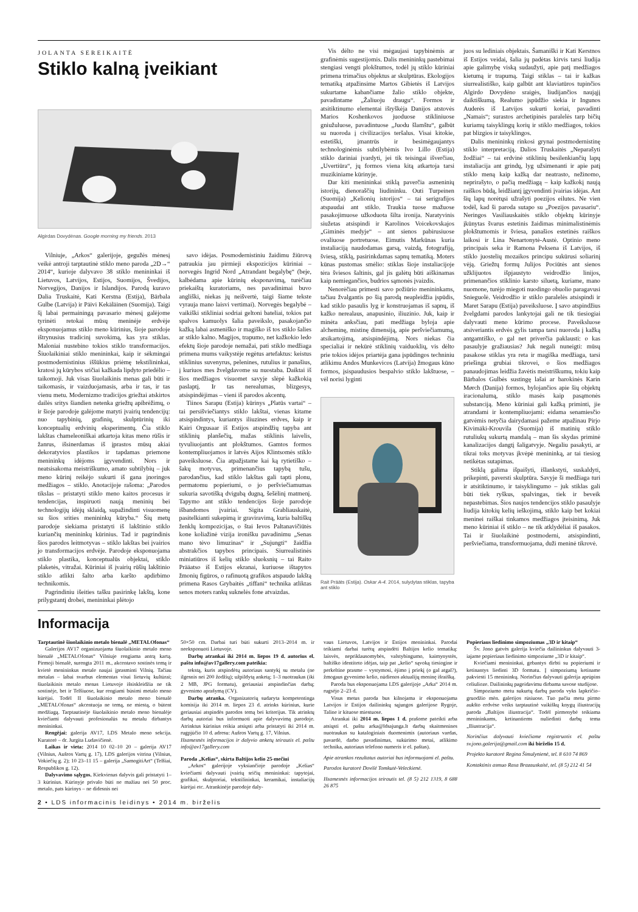JOLANTA SEREIKAITĖ
Stiklo kalną įveikiant
Algirdas Dovydėnas. Google morning my friends. 2013
Vilniuje, „Arkos“ galerijoje, gegužės mėnesį veikė antroji tarptautinė stiklo meno paroda „2D→“ 2014“, kurioje dalyvavo 38 stiklo menininkai iš Lietuvos, Latvijos, Estijos, Suomijos, Švedijos, Norvegijos, Danijos ir Islandijos. Parodą kuravo Dalia Truskaitė, Kati Kerstna (Estija), Bārbala Gulbe (Latvija) ir Päivi Kekäläinen (Suomija). Taigi šį labai permainingą pavasario mėnesį galėjome tyrinėti retokai mūsų meninėje erdvėje eksponuojamus stiklo meno kūrinius, šioje parodoje ištrynusius tradicinį suvokimą, kas yra stiklas. Maloniai nustebino tokios stiklo transformacijos. Šiuolaikiniai stiklo menininkai, kaip ir sėkmingai postmodernistinius iššūkius priėmę tekstilininkai, kratosi jų kūrybos sričiai kažkada lipdyto priedėlio – taikomoji. Juk visas šiuolaikinis menas gali būti ir taikomasis, ir vaizduojamasis, arba ir tas, ir tas vienu metu. Modernizmo tradicijos griežtai atskirtos dailės sritys šiandien netenka griežtų apibrėžimų, o ir šioje parodoje galėjome matyti įvairių tendencijų: nuo tapybinių, grafinių, skulptūrinių iki konceptualių erdvinių eksperimentų. Čia stiklo lakštas chameleoniškai atkartoja kitas meno rūšis ir žanrus, išsinerdamas iš įprastos mūsų akiai dekoratyvios plastikos ir tapdamas priemone menininkų idėjoms įgyvendinti. Nors ir neatsisakoma meistriškumo, amato subtilybių – juk meno kūrinį reikėjo sukurti iš gana įnoringos medžiagos – stiklo. Anotacijoje rašoma: „Parodos tikslas – pristatyti stiklo meno kaitos procesus ir tendencijas, inspiruoti naują meninių bei technologijų idėjų sklaidą, supažindinti visuomenę su šios srities menininkų kūryba.“ Šių metų parodoje siekiama pristatyti iš lakštinio stiklo kuriančių menininkų kūrinius. Tad ir pagrindinis šios parodos leitmotyvas – stiklo lakštas bei įvairios jo transformacijos erdvėje. Parodoje eksponuojama stiklo plastika, konceptualūs objektai, stiklo plaketės, vitražai. Kūriniai iš įvairių rūšių lakštinio stiklo atlikti šalto arba karšto apdirbimo technikomis.
Pagrindiniu išeities tašku pasirinkę lakštą, kone prilygstantį drobei, menininkai plėtojo
savo idėjas. Posmodernistiniu žaidimu žiūrovą patraukia jau pirmieji ekspozicijos kūriniai – norvegės Ingrid Nord „Atrandant begalybę“ (beje, kalbėdama apie kūrinių eksponavimą, turėčiau priekaištą kuratoriams, nes pavadinimai buvo angliški, niekas jų neišvertė, taigi šiame tekste vyrauja mano laisvi vertimai). Norvegės begalybė – vaikiški stikliniai sodriai geltoni bateliai, tokios pat spalvos kamuolys šalia paveikslo, pasakojančio kažką labai asmeniško ir magiško iš tos stiklo šalies ar stiklo kalno. Magijos, trapumo, net kažkokio ledo efektų šioje parodoje nemažai, pati stiklo medžiaga primena mums vaikystėje regėtus artefaktus: keistus stiklinius suvenyrus, pelenines, rutulius ir panašius, į kuriuos mes žvelgdavome su nuostaba. Daiktai iš šios medžiagos visuomet savyje slėpė kažkokią paslaptį. Ir tas nerealumas, blizgesys, atsispindėjimas – vieni iš parodos akcentų.
Tiinos Sarapu (Estija) kūrinys „Platūs vartai“ – tai persišviečiantys stiklo lakštai, vienas kitame atsispindintys, kuriantys iliuzines erdves, kaip ir Kairi Orgusaar iš Estijos atspindžių tapyba ant stiklinių planšečių, mažas stiklinis laivelis, tyvuliuojantis ant plokštumos. Gamtos formos kontempliuojamos ir latvės Aijos Klintsomės stiklo paveiksluose. Čia atpažįstame kai ką rytietiško – šakų motyvus, primenančius tapybą tušu, parodančius, kad stiklo lakštas gali tapti plonu, permatomu popieriumi, o jo peršviečiamumas sukuria savotišką dvigubą dugną, šešėlinį matmenį. Tapymo ant stiklo tendencijos šioje parodoje išbandomos įvairiai. Sigita Grabliauskaitė, pasitelkianti sukepimą ir graviravimą, kuria baltiškų ženklų kompozicijas, o štai Ievos Paltanavičiūtės kone koliažinė vizija ironišku pavadinimu „Senas mano tėvo limuzinas“ ir „Sujungti“ žaidžia abstrakčios tapybos principais. Siurrealistinės miniatiūros iš kelių stiklo sluoksnių – tai Raito Prääatso iš Estijos ekranai, kuriuose ištapytos žmonių figūros, o rafinuotą grafikos atspaudo lakštą primena Rasos Grybaitės „tiffani“ technika atliktas senos moters rankų suknelės fone atvaizdas.
Vis dėlto ne visi mėgaujasi tapybinėmis ar grafinėmis sugestijomis. Dalis menininkų pastebimai stengiasi vengti plokštumos, todėl jų stiklo kūriniai primena trimačius objektus ar skulptūras. Ekologijos tematiką atpažinsime Martos Gibietės iš Latvijos sukurtame kabančiame žalio stiklo objekte, pavadintame „Žaliuoju draugu“. Formos ir atsitiktinumo elementai išryškėja Danijos atstovės Marios Koshenkovos juoduose stikliniuose gniužuluose, pavadintuose „Juodu šlamštu“, galbūt su nuoroda į civilizacijos teršalus. Visai kitokie, estetiški, įmantrūs ir besimėgaujantys technologinėmis subtilybėmis Ivo Lillo (Estija) stiklo dariniai įvardyti, jei tik teisingai išverčiau, „Uvertiūra“, jų formos viena kitą atkartoja tarsi muzikiniame kūrinyje.
Dar kiti menininkai stiklą paverčia asmeninių istorijų, dienoraščių liudininku. Outi Turpeinen (Suomija) „Kelionių istorijos“ – tai serigrafijos atspaudai ant stiklo. Traukia tuose mažuose pasakojimuose užkoduota šilta ironija. Naratyvinis siužetas atsispindi ir Karolinos Voicekovskajos „Giminės medyje“ – ant sienos pabirusiuose ovaliuose portretuose. Eimutis Markūnas kuria instaliaciją naudodamas garsą, vaizdą, fotografiją, šviesą, stiklą, pasirinkdamas sapnų tematiką. Moters kūnas pustomas smėlio: stiklas šioje instaliacijoje tėra šviesos šaltinis, gal jis galėtų būti aiškinamas kaip nemiegančios, budrios sąmonės įvaizdis.
Nenorėčiau primesti savo požiūrio menininkams, tačiau žvalgantis po šią parodą neapleidžia įspūdis, kad stiklo pasaulis lyg ir konstruojamas iš sapnų, iš kažko nerealaus, anapusinio, iliuzinio. Juk, kaip ir minėta anksčiau, pati medžiaga byloja apie alcheminę, mistinę dimensiją, apie peršviečiamumą, atsikartojimą, atsispindėjimą. Nors niekas čia specialiai ir nekūrė stiklinių vaiduoklių, vis dėlto prie tokios idėjos priartėja gana įspūdingos techniniu atlikimu Andos Munkevicos (Latvija) žmogaus kūno formos, įsispaudusios bespalvio stiklo lakštuose, – vėl norisi lyginti
Rait Prääts (Estija). Oskar A-4. 2014, sulydytas stiklas, tapyba ant stiklo
juos su lediniais objektais. Šamaniški ir Kati Kerstnos iš Estijos veidai, šalia jų padėtas kirvis tarsi liudija apie galimybę viską sudaužyti, apie patį medžiagos kietumą ir trapumą. Taigi stiklas – tai ir kažkas siurrealistiško, kaip galbūt ant klaviatūros tupinčios Algirdo Dovydėno sraigės, liudijančios naująjį daiktiškumą. Realumo įspūdžio siekia ir Ingunos Auderės iš Latvijos sukurti koriai, pavadinti „Namais“; surastos archetipinės paralelės tarp bičių kuriamų taisyklingų korių ir stiklo medžiagos, tokios pat blizgios ir taisyklingos.
Dalis menininkų rinkosi grynai postmodernistinę stiklo interpretaciją. Dalios Truskaitės „Neparašyti žodžiai“ – tai erdvinė stiklinių besilenkiančių lapų instaliacija ant grindų, lyg užsimenanti ir apie patį stiklo meną kaip kažką dar neatrasto, nežinomo, neprirašyto, o pačią medžiagą – kaip kažkokį naują raiškos būdą, leidžiantį įgyvendinti įvairias idėjas. Ant šių lapų norėtųsi užrašyti poezijos eilutes. Ne vien todėl, kad ši paroda sutapo su „Poezijos pavasariu“. Neringos Vasiliauskaitės stiklo objektų kūrinyje įkūnytas švarus estetinis žaidimas minimalistinėmis plokštumomis ir šviesa, panašios estetinės raiškos laikosi ir Lina Nenartonytė-Austė. Optinio meno principais seka ir Ramona Peksena iš Latvijos, iš stiklo juostelių mozaikos principu sukūrusi soliarinį vėją. Griežtų formų Julijos Pociūtės ant sienos užklijuotos išpjaustyto veidrodžio linijos, primenančios stiklinio karsto siluetą, kuriame, mano nuomone, turėjo miegoti nuodingo obuolio paragavusi Snieguolė. Veidrodžio ir stiklo paralelės atsispindi ir Maret Sarapu (Estija) paveiksluose. Į savo atspindžius žvelgdami parodos lankytojai gali ne tik tiesiogiai dalyvauti meno kūrimo procese. Paveiksluose atsiveriantis erdvės gylis tampa tarsi nuoroda į kažką antgamtiško, o gal net priverčia paklausti: o kas pasaulyje gražiausias? Juk negali nuneigti: mūsų pasakose stiklas yra reta ir magiška medžiaga, tarsi priešinga grubiai tikrovei, o šios medžiagos panaudojimas leidžia žavėtis meistriškumu, tokiu kaip Bārbalos Gulbės sustingę lašai ar barokinės Karin Mørch (Danija) formos, bylojančios apie šių objektų iracionalumą, stiklo masės kaip pasąmonės substanciją. Meno kūriniai gali kažką priminti, jie atrandami ir kontempliuojami: eidama senamiesčio gatvėmis netyčia dairydamasi pažeme atpažinau Pirjo Kivimäki-Krouvila (Suomija) iš matinių stiklo rutuliukų sukurtą mandalą – man šis skydas priminė kanalizacijos dangtį šaligatvyje. Negaliu pasakyti, ar tikrai toks motyvas įkvėpė menininką, ar tai tiesiog netikėtas sutapimas.
Stiklą galima išpaišyti, išlankstyti, suskaldyti, prikepinti, paversti skulptūra. Savyje ši medžiaga turi ir atsitiktinumo, ir taisyklingumo – juk stiklas gali būti tiek ryškus, spalvingas, tiek ir beveik nepastebimas. Šios naujos tendencijos stiklo pasaulyje liudija kitokių kelių ieškojimą, stiklo kaip bet kokiai meninei raiškai tinkamos medžiagos įteisinimą. Juk meno kūriniai iš stiklo – ne tik atklydėliai iš pasakos. Tai ir šiuolaikinė postmoderni, atsispindinti, peršviečiama, transformuojama, duži meninė tikrovė.
Informacija
Tarptautinė šiuolaikinio metalo bienalė „METALOfonas“
Galerijos AV17 organizuojama šiuolaikinio metalo meno bienalė „METALOfonas“ Vilniuje rengiama antrą kartą. Pirmoji bienalė, surengta 2011 m., akcentavo sostinės temą ir kvietė menininkus metale naujai įprasminti Vilnių. Tačiau metalas – labai svarbus elementas visai lietuvių kultūrai; šiuolaikinis metalo menas Lietuvoje išsiskleidžia ne tik sostinėje, bet ir Telšiuose, kur rengiami būsimi metalo meno kūrėjai. Todėl II šiuolaikinio metalo meno bienalė „METALOfonas“ akcentuoja ne temą, ne miestą, o būtent medžiagą. Tarptautinėje šiuolaikinio metalo meno bienalėje kviečiami dalyvauti profesionalūs su metalu dirbantys menininkai.
Rengėjai: galerija AV17, LDS Metalo meno sekcija. Kuratorė – dr. Jurgita Ludavičienė.
Laikas ir vieta: 2014 10 02–10 20 – galerija AV17 (Vilnius, Aušros Vartų g. 17), LDS galerijos vitrina (Vilnius, Vokiečių g. 2); 10 23–11 15 – galerija „SamogitiArt“ (Telšiai, Respublikos g. 12).
Dalyvavimo sąlygos. Kiekvienas dalyvis gali pristatyti 1–3 kūrinius. Kūrinyje privalo būti ne mažiau nei 50 proc. metalo, pats kūrinys – ne didesnis nei
50×50 cm. Darbai turi būti sukurti 2013–2014 m. ir neeksponuoti Lietuvoje.
Darbų atrankai iki 2014 m. liepos 19 d. autorius el. paštu info@av17gallery.com pateikia:
tekstą, kuris atspindėtų autoriaus santykį su metalu (ne ilgesnis nei 200 žodžių); užpildytą anketą; 1–3 nuotraukas (iki 2 MB, JPG formatu), geriausiai atspindinčias darbą; gyvenimo aprašymą (CV).
Darbų atranka. Organizatorių sudaryta kompetentinga komisija iki 2014 m. liepos 23 d. atrinks kūrinius, kurie geriausiai atspindės parodos temą bei kriterijus. Tik atrinktų darbų autoriai bus informuoti apie dalyvavimą parodoje. Atrinktus kūrinius reikia atsiųsti arba pristatyti iki 2014 m. rugpjūčio 10 d. adresu: Aušros Vartų g. 17, Vilnius.
Išsamesnės informacijos ir dalyvio anketų teirautis el. paštu info@av17gallery.com
Paroda „Kelias“, skirta Baltijos kelio 25-mečiui
„Arkos“ galerijoje vyksiančioje parodoje „Kelias“ kviečiami dalyvauti įvairių sričių menininkai: tapytojai, grafikai, skulptoriai, tekstilininkai, keramikai, instaliacijų kūrėjai etc. Atrankinėje parodoje daly-
vaus Lietuvos, Latvijos ir Estijos menininkai. Parodai teikiami darbai turėtų atspindėti Baltijos kelio tematiką: laisvės, nepriklausomybės, valstybingumo, kaimynystės, baltiško identiteto idėjas, taip pat „kelio“ sąvoką tiesiogine ir perkeltine prasme – vystymosi, ėjimo į priekį (o gal atgal?), žmogaus gyvenimo kelio, nūdienos aktualijų meninę išraišką.
Paroda bus eksponuojama LDS galerijoje „Arka“ 2014 m. rugsėjo 2–23 d.
Visus metus paroda bus kilnojama ir eksponuojama Latvijos ir Estijos dailininkų sąjungos galerijose Rygoje, Taline ir kituose miestuose.
Atrankai iki 2014 m. liepos 1 d. prašome pateikti arba atsiųsti el. paštu arka@ldsajunga.lt darbų skaitmenines nuotraukas su kataloginiais duomenimis (autoriaus vardas, pavardė, darbo pavadinimas, sukūrimo metai, atlikimo technika, autoriaus telefono numeris ir el. paštas).
Apie atrankos rezultatus autoriai bus informuojami el. paštu.
Parodos kuratorė Dovilė Tomkutė-Veleckienė.
Išsamesnės informacijos teirautis tel. (8 5) 212 1319, 8 688 26 875
Popieriaus liedinimo simpoziumas „3D ir kitaip“
Šv. Jono gatvės galerija kviečia dailininkus dalyvauti 3-iajame popieriaus liedinimo simpoziume „3D ir kitaip“.
Kviečiami menininkai, gebantys dirbti su popieriumi ir ketinantys liedinti 3D formatu. Į simpoziumą ketiname pakviesti 15 menininkų. Norinčius dalyvauti galerija aprūpins celiulioze. Dailininkų pageidavimu dirbama savose studijose.
Simpoziumo metu sukurtų darbų paroda vyks lapkričio–gruodžio mėn. galerijos rūsiuose. Tuo pačiu metu pirmo aukšto erdvėse veiks tarptautinė vaikiškų knygų iliustracijų paroda „Baltijos iliustracija“. Todėl pirmenybė teikiama menininkams, ketinantiems nuliedinti darbų tema „Iliustracija“.
Norinčius dalyvauti kviečiame registruotis el. paštu sv.jono.galerija@gmail.com iki birželio 15 d.
Projekto kuratorė Regina Šimulynienė, tel. 8 610 74 869
Kontaktinis asmuo Rasa Brazauskaitė, tel. (8 5) 212 41 54
2 • LDS informacinis leidinys • 2014 m. birželis